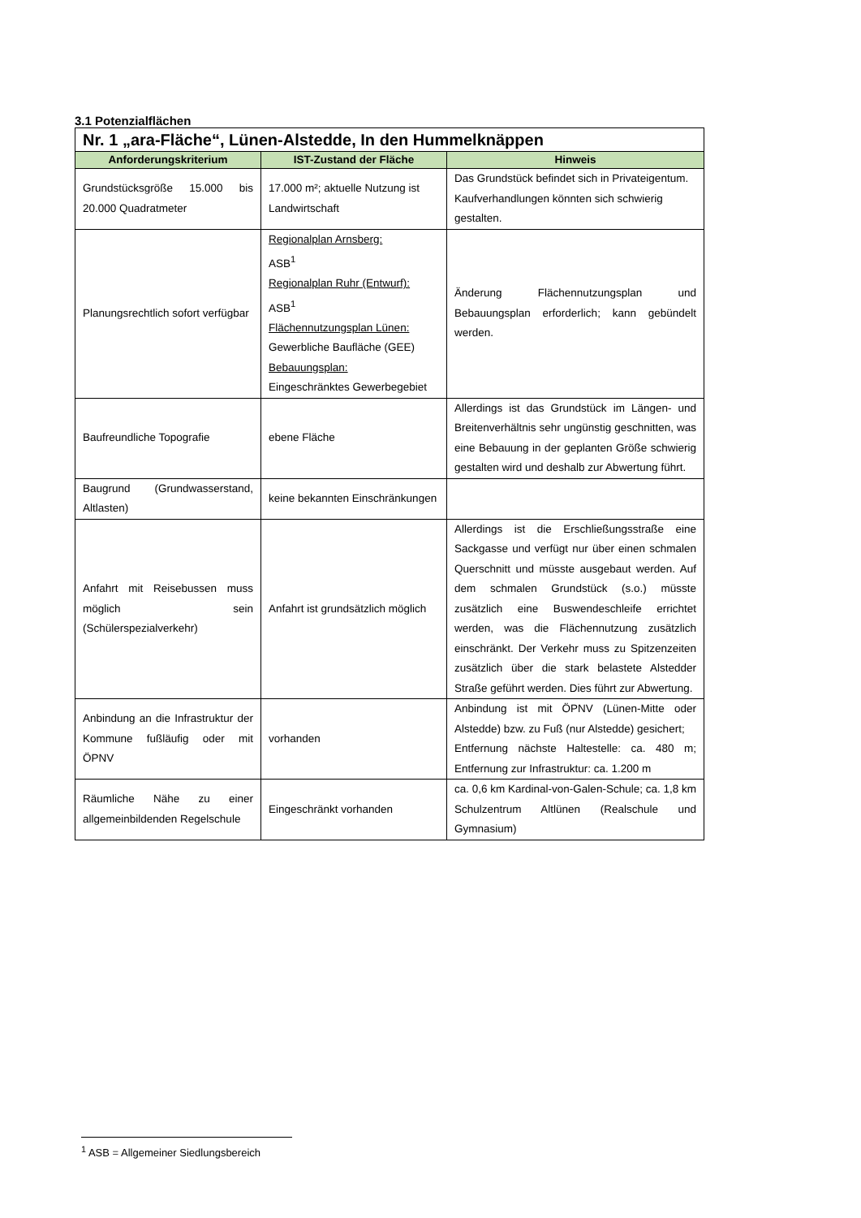3.1 Potenzialflächen
| Nr. 1 „ara-Fläche“, Lünen-Alstedde, In den Hummelknäppen | | |
| --- | --- | --- |
| Anforderungskriterium | IST-Zustand der Fläche | Hinweis |
| Grundstücksgröße 15.000 bis 20.000 Quadratmeter | 17.000 m²; aktuelle Nutzung ist Landwirtschaft | Das Grundstück befindet sich in Privateigentum. Kaufverhandlungen könnten sich schwierig gestalten. |
| Planungsrechtlich sofort verfügbar | Regionalplan Arnsberg: ASB<sup>1</sup> Regionalplan Ruhr (Entwurf): ASB<sup>1</sup> Flächennutzungsplan Lünen: Gewerbliche Baufläche (GEE) Bebauungsplan: Eingeschränktes Gewerbegebiet | Änderung Flächennutzungsplan und Bebauungsplan erforderlich; kann gebündelt werden. |
| Baufreundliche Topografie | ebene Fläche | Allerdings ist das Grundstück im Längen- und Breitenverhältnis sehr ungünstig geschnitten, was eine Bebauung in der geplanten Größe schwierig gestalten wird und deshalb zur Abwertung führt. |
| Baugrund (Grundwasserstand, Altlasten) | keine bekannten Einschränkungen | |
| Anfahrt mit Reisebussen muss möglich sein (Schülerspezialverkehr) | Anfahrt ist grundsätzlich möglich | Allerdings ist die Erschließungsstraße eine Sackgasse und verfügt nur über einen schmalen Querschnitt und müsste ausgebaut werden. Auf dem schmalen Grundstück (s.o.) müsste zusätzlich eine Buswendeschleife errichtet werden, was die Flächennutzung zusätzlich einschränkt. Der Verkehr muss zu Spitzenzeiten zusätzlich über die stark belastete Alstedder Straße geführt werden. Dies führt zur Abwertung. |
| Anbindung an die Infrastruktur der Kommune fußläufig oder mit ÖPNV | vorhanden | Anbindung ist mit ÖPNV (Lünen-Mitte oder Alstedde) bzw. zu Fuß (nur Alstedde) gesichert; Entfernung nächste Haltestelle: ca. 480 m; Entfernung zur Infrastruktur: ca. 1.200 m |
| Räumliche Nähe zu einer allgemeinbildenden Regelschule | Eingeschränkt vorhanden | ca. 0,6 km Kardinal-von-Galen-Schule; ca. 1,8 km Schulzentrum Altlünen (Realschule und Gymnasium) |
<sup>1</sup> ASB = Allgemeiner Siedlungsbereich